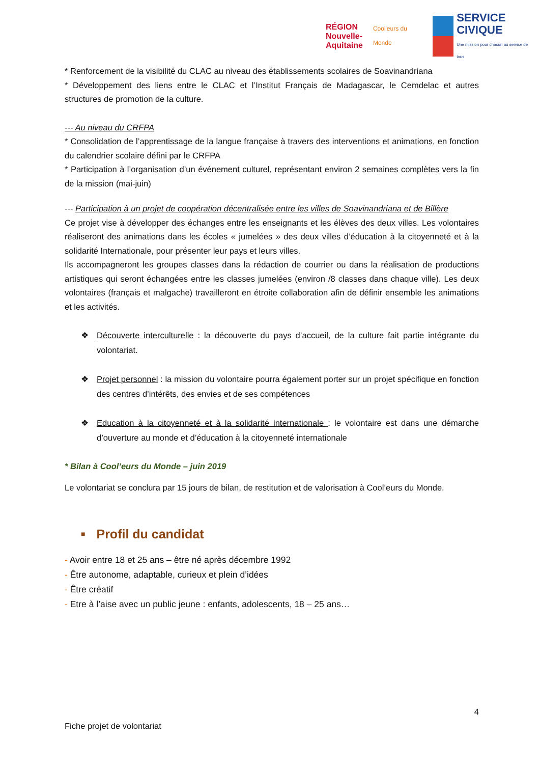RÉGION
Nouvelle-
Aquitaine
Cool'eurs du Monde
SERVICE
CIVIQUE
Une mission pour chacun au service de tous
* Renforcement de la visibilité du CLAC au niveau des établissements scolaires de Soavinandriana
* Développement des liens entre le CLAC et l’Institut Français de Madagascar, le Cemdelac et autres structures de promotion de la culture.
--- Au niveau du CRFPA
* Consolidation de l’apprentissage de la langue française à travers des interventions et animations, en fonction du calendrier scolaire défini par le CRFPA
* Participation à l’organisation d’un événement culturel, représentant environ 2 semaines complètes vers la fin de la mission (mai-juin)
--- Participation à un projet de coopération décentralisée entre les villes de Soavinandriana et de Billère
Ce projet vise à développer des échanges entre les enseignants et les élèves des deux villes. Les volontaires réaliseront des animations dans les écoles « jumelées » des deux villes d’éducation à la citoyenneté et à la solidarité Internationale, pour présenter leur pays et leurs villes.
Ils accompagneront les groupes classes dans la rédaction de courrier ou dans la réalisation de productions artistiques qui seront échangées entre les classes jumelées (environ /8 classes dans chaque ville). Les deux volontaires (français et malgache) travailleront en étroite collaboration afin de définir ensemble les animations et les activités.
❖ Découverte interculturelle : la découverte du pays d’accueil, de la culture fait partie intégrante du volontariat.
❖ Projet personnel : la mission du volontaire pourra également porter sur un projet spécifique en fonction des centres d’intérêts, des envies et de ses compétences
❖ Education à la citoyenneté et à la solidarité internationale : le volontaire est dans une démarche d’ouverture au monde et d’éducation à la citoyenneté internationale
* Bilan à Cool’eurs du Monde – juin 2019
Le volontariat se conclura par 15 jours de bilan, de restitution et de valorisation à Cool’eurs du Monde.
■ Profil du candidat
- Avoir entre 18 et 25 ans – être né après décembre 1992
- Être autonome, adaptable, curieux et plein d’idées
- Être créatif
- Etre à l’aise avec un public jeune : enfants, adolescents, 18 – 25 ans…
4
Fiche projet de volontariat